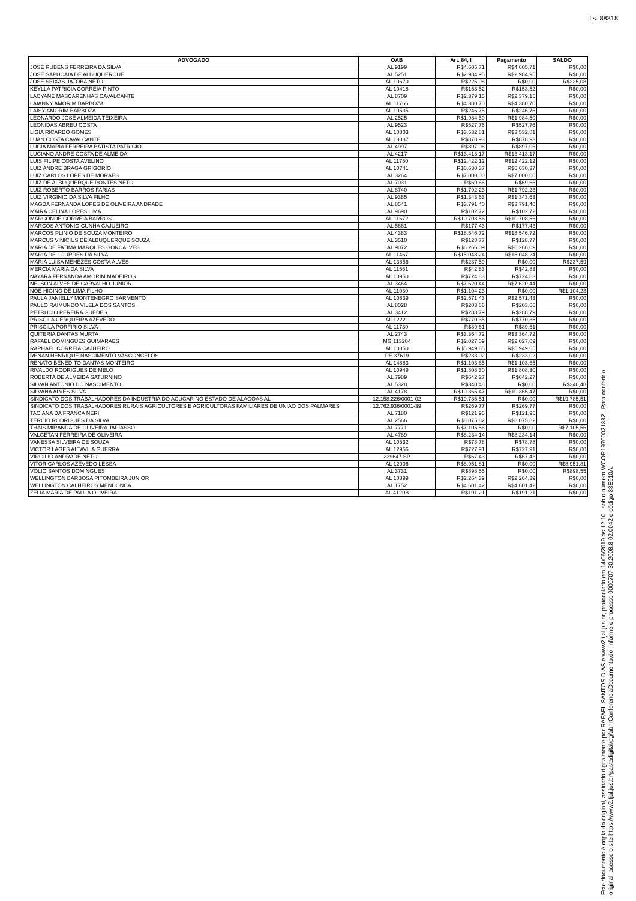fls. 88318
| ADVOGADO | OAB | Art. 84, I | Pagamento | SALDO |
| --- | --- | --- | --- | --- |
| JOSE RUBENS FERREIRA DA SILVA | AL 9199 | R$4.605,71 | R$4.605,71 | R$0,00 |
| JOSE SAPUCAIA DE ALBUQUERQUE | AL 5251 | R$2.984,95 | R$2.984,95 | R$0,00 |
| JOSE SEIXAS JATOBA NETO | AL 10670 | R$225,08 | R$0,00 | R$225,08 |
| KEYLLA PATRICIA CORREIA PINTO | AL 10418 | R$153,52 | R$153,52 | R$0,00 |
| LACYANE MASCARENHAS CAVALCANTE | AL 8709 | R$2.379,15 | R$2.379,15 | R$0,00 |
| LAIANNY AMORIM BARBOZA | AL 11766 | R$4.380,70 | R$4.380,70 | R$0,00 |
| LAISY AMORIM BARBOZA | AL 10535 | R$246,75 | R$246,75 | R$0,00 |
| LEONARDO JOSE ALMEIDA TEIXEIRA | AL 2525 | R$1.984,50 | R$1.984,50 | R$0,00 |
| LEONIDAS ABREU COSTA | AL 9523 | R$527,76 | R$527,76 | R$0,00 |
| LIGIA RICARDO GOMES | AL 10803 | R$3.532,81 | R$3.532,81 | R$0,00 |
| LUAN COSTA CAVALCANTE | AL 13037 | R$878,93 | R$878,93 | R$0,00 |
| LUCIA MARIA FERREIRA BATISTA PATRICIO | AL 4997 | R$897,06 | R$897,06 | R$0,00 |
| LUCIANO ANDRE COSTA DE ALMEIDA | AL 4217 | R$13.413,17 | R$13.413,17 | R$0,00 |
| LUIS FILIPE COSTA AVELINO | AL 11750 | R$12.422,12 | R$12.422,12 | R$0,00 |
| LUIZ ANDRE BRAGA GRIGORIO | AL 10741 | R$6.630,37 | R$6.630,37 | R$0,00 |
| LUIZ CARLOS LOPES DE MORAES | AL 3264 | R$7.000,00 | R$7.000,00 | R$0,00 |
| LUIZ DE ALBUQUERQUE PONTES NETO | AL 7031 | R$69,66 | R$69,66 | R$0,00 |
| LUIZ ROBERTO BARROS FARIAS | AL 8740 | R$1.792,23 | R$1.792,23 | R$0,00 |
| LUIZ VIRGINIO DA SILVA FILHO | AL 9385 | R$1.343,63 | R$1.343,63 | R$0,00 |
| MAGDA FERNANDA LOPES DE OLIVEIRA ANDRADE | AL 8541 | R$3.791,40 | R$3.791,40 | R$0,00 |
| MAIRA CELINA LOPES LIMA | AL 9690 | R$102,72 | R$102,72 | R$0,00 |
| MARCONDE CORREIA BARROS | AL 11672 | R$10.708,56 | R$10.708,56 | R$0,00 |
| MARCOS ANTONIO CUNHA CAJUEIRO | AL 5661 | R$177,43 | R$177,43 | R$0,00 |
| MARCOS PLINIO DE SOUZA MONTEIRO | AL 4383 | R$18.546,72 | R$18.546,72 | R$0,00 |
| MARCUS VINICIUS DE ALBUQUERQUE SOUZA | AL 3510 | R$128,77 | R$128,77 | R$0,00 |
| MARIA DE FATIMA MARQUES GONCALVES | AL 9072 | R$6.266,09 | R$6.266,09 | R$0,00 |
| MARIA DE LOURDES DA SILVA | AL 11467 | R$15.048,24 | R$15.048,24 | R$0,00 |
| MARIA LUISA MENEZES COSTA ALVES | AL 13856 | R$237,59 | R$0,00 | R$237,59 |
| MERCIA MARIA DA SILVA | AL 11561 | R$42,83 | R$42,83 | R$0,00 |
| NAYARA FERNANDA AMORIM MADEIROS | AL 10950 | R$724,83 | R$724,83 | R$0,00 |
| NELSON ALVES DE CARVALHO JUNIOR | AL 3464 | R$7.620,44 | R$7.620,44 | R$0,00 |
| NOE HIGINO DE LIMA FILHO | AL 11030 | R$1.104,23 | R$0,00 | R$1.104,23 |
| PAULA JANIELLY MONTENEGRO SARMENTO | AL 10839 | R$2.571,43 | R$2.571,43 | R$0,00 |
| PAULO RAIMUNDO VILELA DOS SANTOS | AL 8028 | R$203,66 | R$203,66 | R$0,00 |
| PETRUCIO PEREIRA GUEDES | AL 3412 | R$288,79 | R$288,79 | R$0,00 |
| PRISCILA CERQUEIRA AZEVEDO | AL 12221 | R$770,35 | R$770,35 | R$0,00 |
| PRISCILA PORFIRIO SILVA | AL 11730 | R$89,61 | R$89,61 | R$0,00 |
| QUITERIA DANTAS MURTA | AL 2743 | R$3.364,72 | R$3.364,72 | R$0,00 |
| RAFAEL DOMINGUES GUIMARAES | MG 113204 | R$2.027,09 | R$2.027,09 | R$0,00 |
| RAPHAEL CORREIA CAJUEIRO | AL 10850 | R$5.949,65 | R$5.949,65 | R$0,00 |
| RENAN HENRIQUE NASCIMENTO VASCONCELOS | PE 37619 | R$233,02 | R$233,02 | R$0,00 |
| RENATO BENEDITO DANTAS MONTEIRO | AL 14883 | R$1.103,65 | R$1.103,65 | R$0,00 |
| RIVALDO RODRIGUES DE MELO | AL 10949 | R$1.808,30 | R$1.808,30 | R$0,00 |
| ROBERTA DE ALMEIDA SATURNINO | AL 7989 | R$642,27 | R$642,27 | R$0,00 |
| SILVAN ANTONIO DO NASCIMENTO | AL 5328 | R$340,48 | R$0,00 | R$340,48 |
| SILVANA ALVES SILVA | AL 4178 | R$10.365,47 | R$10.365,47 | R$0,00 |
| SINDICATO DOS TRABALHADORES DA INDUSTRIA DO ACUCAR NO ESTADO DE ALAGOAS AL | 12.158.226/0001-02 | R$19.785,51 | R$0,00 | R$19.785,51 |
| SINDICATO DOS TRABALHADORES RURAIS AGRICULTORES E AGRICULTORAS FAMILIARES DE UNIAO DOS PALMARES | 12.762.936/0001-39 | R$269,77 | R$269,77 | R$0,00 |
| TACIANA DA FRANCA NERI | AL 7180 | R$121,95 | R$121,95 | R$0,00 |
| TERCIO RODRIGUES DA SILVA | AL 2566 | R$8.075,82 | R$8.075,82 | R$0,00 |
| THAIS MIRANDA DE OLIVEIRA JAPIASSO | AL 7771 | R$7.105,56 | R$0,00 | R$7.105,56 |
| VALGETAN FERREIRA DE OLIVEIRA | AL 4789 | R$8.234,14 | R$8.234,14 | R$0,00 |
| VANESSA SILVEIRA DE SOUZA | AL 10532 | R$78,78 | R$78,78 | R$0,00 |
| VICTOR LAGES ALTAVILA GUERRA | AL 12956 | R$727,91 | R$727,91 | R$0,00 |
| VIRGILIO ANDRADE NETO | 239647 SP | R$67,43 | R$67,43 | R$0,00 |
| VITOR CARLOS AZEVEDO LESSA | AL 12006 | R$8.951,81 | R$0,00 | R$8.951,81 |
| VOLIO SANTOS DOMINGUES | AL 3731 | R$898,55 | R$0,00 | R$898,55 |
| WELLINGTON BARBOSA PITOMBEIRA JUNIOR | AL 10899 | R$2.264,39 | R$2.264,39 | R$0,00 |
| WELLINGTON CALHEIROS MENDONCA | AL 1752 | R$4.601,42 | R$4.601,42 | R$0,00 |
| ZELIA MARIA DE PAULA OLIVEIRA | AL 4120B | R$191,21 | R$191,21 | R$0,00 |
Este documento é cópia do original, assinado digitalmente por RAFAEL SANTOS DIAS e www2.tjal.jus.br, protocolado em 14/06/2019 às 12:10 , sob o número WCOR19700021882 . Para conferir o original, acesse o site https://www2.tjal.jus.br/pastadigital/pg/abrirConferenciaDocumento.do, informe o processo 0000707-30.2008.8.02.0042 e código 38E910A.